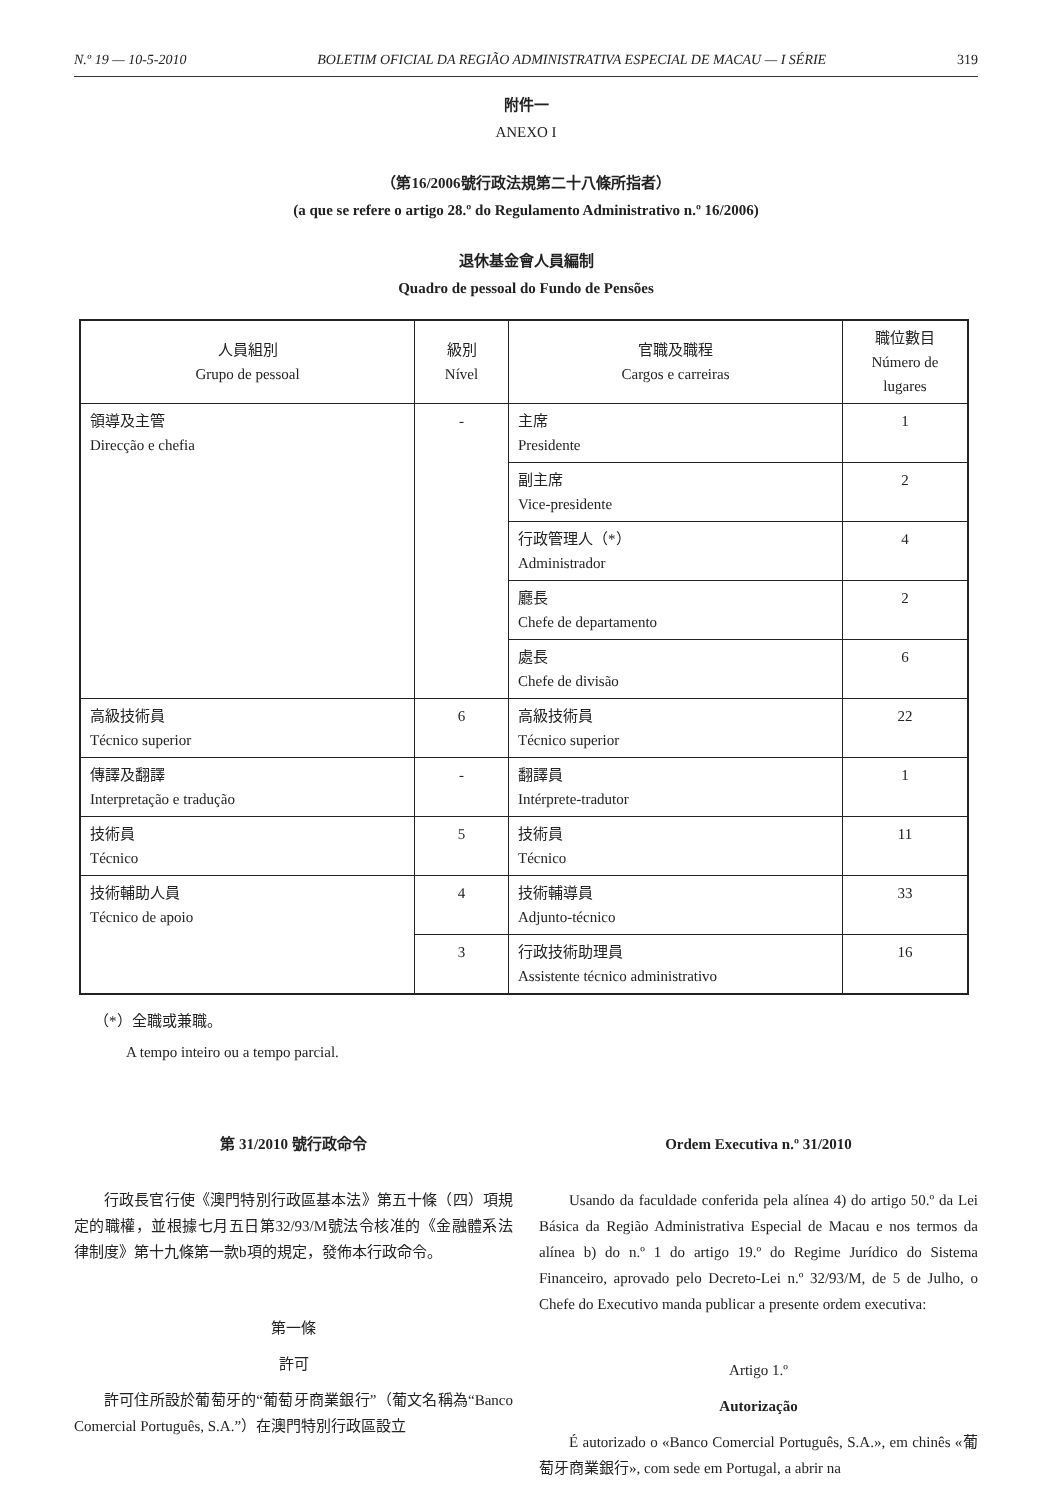N.º 19 — 10-5-2010 BOLETIM OFICIAL DA REGIÃO ADMINISTRATIVA ESPECIAL DE MACAU — I SÉRIE 319
附件一
ANEXO I
（第16/2006號行政法規第二十八條所指者）
(a que se refere o artigo 28.º do Regulamento Administrativo n.º 16/2006)
退休基金會人員編制
Quadro de pessoal do Fundo de Pensões
| 人員組別 Grupo de pessoal | 級別 Nível | 官職及職程 Cargos e carreiras | 職位數目 Número de lugares |
| --- | --- | --- | --- |
| 領導及主管 Direcção e chefia | - | 主席 Presidente | 1 |
| | | 副主席 Vice-presidente | 2 |
| | | 行政管理人（*） Administrador | 4 |
| | | 廳長 Chefe de departamento | 2 |
| | | 處長 Chefe de divisão | 6 |
| 高級技術員 Técnico superior | 6 | 高級技術員 Técnico superior | 22 |
| 傳譯及翻譯 Interpretação e tradução | - | 翻譯員 Intérprete-tradutor | 1 |
| 技術員 Técnico | 5 | 技術員 Técnico | 11 |
| 技術輔助人員 Técnico de apoio | 4 | 技術輔導員 Adjunto-técnico | 33 |
| | 3 | 行政技術助理員 Assistente técnico administrativo | 16 |
（*）全職或兼職。
A tempo inteiro ou a tempo parcial.
第 31/2010 號行政命令
行政長官行使《澳門特別行政區基本法》第五十條（四）項規定的職權，並根據七月五日第32/93/M號法令核准的《金融體系法律制度》第十九條第一款b項的規定，發佈本行政命令。
第一條
許可
許可住所設於葡萄牙的“葡萄牙商業銀行”（葡文名稱為“Banco Comercial Português, S.A.”）在澳門特別行政區設立
Ordem Executiva n.º 31/2010
Usando da faculdade conferida pela alínea 4) do artigo 50.º da Lei Básica da Região Administrativa Especial de Macau e nos termos da alínea b) do n.º 1 do artigo 19.º do Regime Jurídico do Sistema Financeiro, aprovado pelo Decreto-Lei n.º 32/93/M, de 5 de Julho, o Chefe do Executivo manda publicar a presente ordem executiva:
Artigo 1.º
Autorização
É autorizado o «Banco Comercial Português, S.A.», em chinês «葡萄牙商業銀行», com sede em Portugal, a abrir na